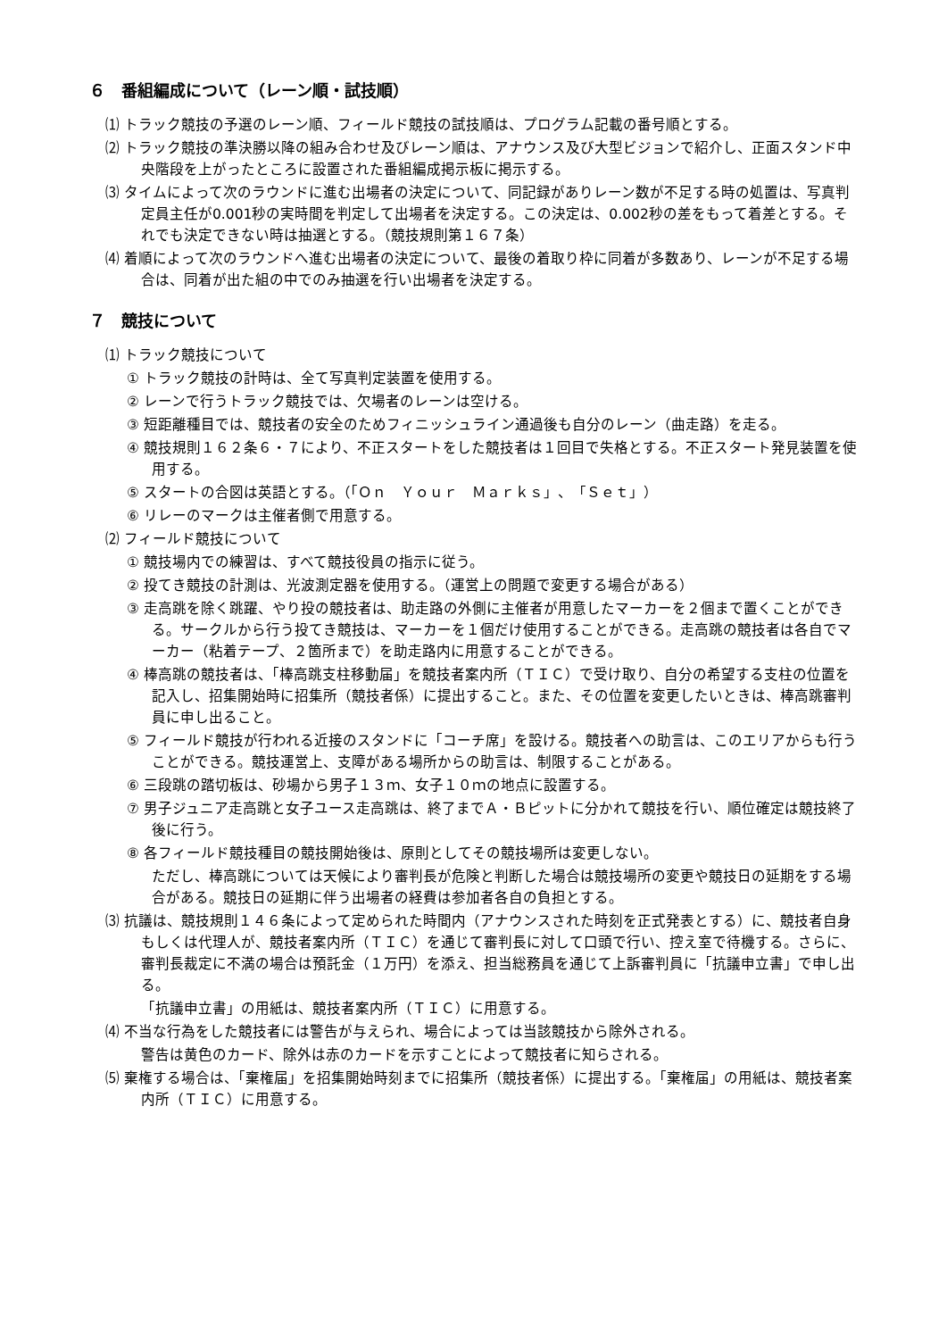６　番組編成について（レーン順・試技順）
⑴ トラック競技の予選のレーン順、フィールド競技の試技順は、プログラム記載の番号順とする。
⑵ トラック競技の準決勝以降の組み合わせ及びレーン順は、アナウンス及び大型ビジョンで紹介し、正面スタンド中央階段を上がったところに設置された番組編成掲示板に掲示する。
⑶ タイムによって次のラウンドに進む出場者の決定について、同記録がありレーン数が不足する時の処置は、写真判定員主任が0.001秒の実時間を判定して出場者を決定する。この決定は、0.002秒の差をもって着差とする。それでも決定できない時は抽選とする。（競技規則第１６７条）
⑷ 着順によって次のラウンドへ進む出場者の決定について、最後の着取り枠に同着が多数あり、レーンが不足する場合は、同着が出た組の中でのみ抽選を行い出場者を決定する。
７　競技について
⑴ トラック競技について
① トラック競技の計時は、全て写真判定装置を使用する。
② レーンで行うトラック競技では、欠場者のレーンは空ける。
③ 短距離種目では、競技者の安全のためフィニッシュライン通過後も自分のレーン（曲走路）を走る。
④ 競技規則１６２条６・７により、不正スタートをした競技者は１回目で失格とする。不正スタート発見装置を使用する。
⑤ スタートの合図は英語とする。（「Ｏｎ　Ｙｏｕｒ　Ｍａｒｋｓ」、「Ｓｅｔ」）
⑥ リレーのマークは主催者側で用意する。
⑵ フィールド競技について
① 競技場内での練習は、すべて競技役員の指示に従う。
② 投てき競技の計測は、光波測定器を使用する。（運営上の問題で変更する場合がある）
③ 走高跳を除く跳躍、やり投の競技者は、助走路の外側に主催者が用意したマーカーを２個まで置くことができる。サークルから行う投てき競技は、マーカーを１個だけ使用することができる。走高跳の競技者は各自でマーカー（粘着テープ、２箇所まで）を助走路内に用意することができる。
④ 棒高跳の競技者は、「棒高跳支柱移動届」を競技者案内所（ＴＩＣ）で受け取り、自分の希望する支柱の位置を記入し、招集開始時に招集所（競技者係）に提出すること。また、その位置を変更したいときは、棒高跳審判員に申し出ること。
⑤ フィールド競技が行われる近接のスタンドに「コーチ席」を設ける。競技者への助言は、このエリアからも行うことができる。競技運営上、支障がある場所からの助言は、制限することがある。
⑥ 三段跳の踏切板は、砂場から男子１３ｍ、女子１０ｍの地点に設置する。
⑦ 男子ジュニア走高跳と女子ユース走高跳は、終了までＡ・Ｂピットに分かれて競技を行い、順位確定は競技終了後に行う。
⑧ 各フィールド競技種目の競技開始後は、原則としてその競技場所は変更しない。
ただし、棒高跳については天候により審判長が危険と判断した場合は競技場所の変更や競技日の延期をする場合がある。競技日の延期に伴う出場者の経費は参加者各自の負担とする。
⑶ 抗議は、競技規則１４６条によって定められた時間内（アナウンスされた時刻を正式発表とする）に、競技者自身もしくは代理人が、競技者案内所（ＴＩＣ）を通じて審判長に対して口頭で行い、控え室で待機する。さらに、審判長裁定に不満の場合は預託金（１万円）を添え、担当総務員を通じて上訴審判員に「抗議申立書」で申し出る。
「抗議申立書」の用紙は、競技者案内所（ＴＩＣ）に用意する。
⑷ 不当な行為をした競技者には警告が与えられ、場合によっては当該競技から除外される。
警告は黄色のカード、除外は赤のカードを示すことによって競技者に知らされる。
⑸ 棄権する場合は、「棄権届」を招集開始時刻までに招集所（競技者係）に提出する。「棄権届」の用紙は、競技者案内所（ＴＩＣ）に用意する。